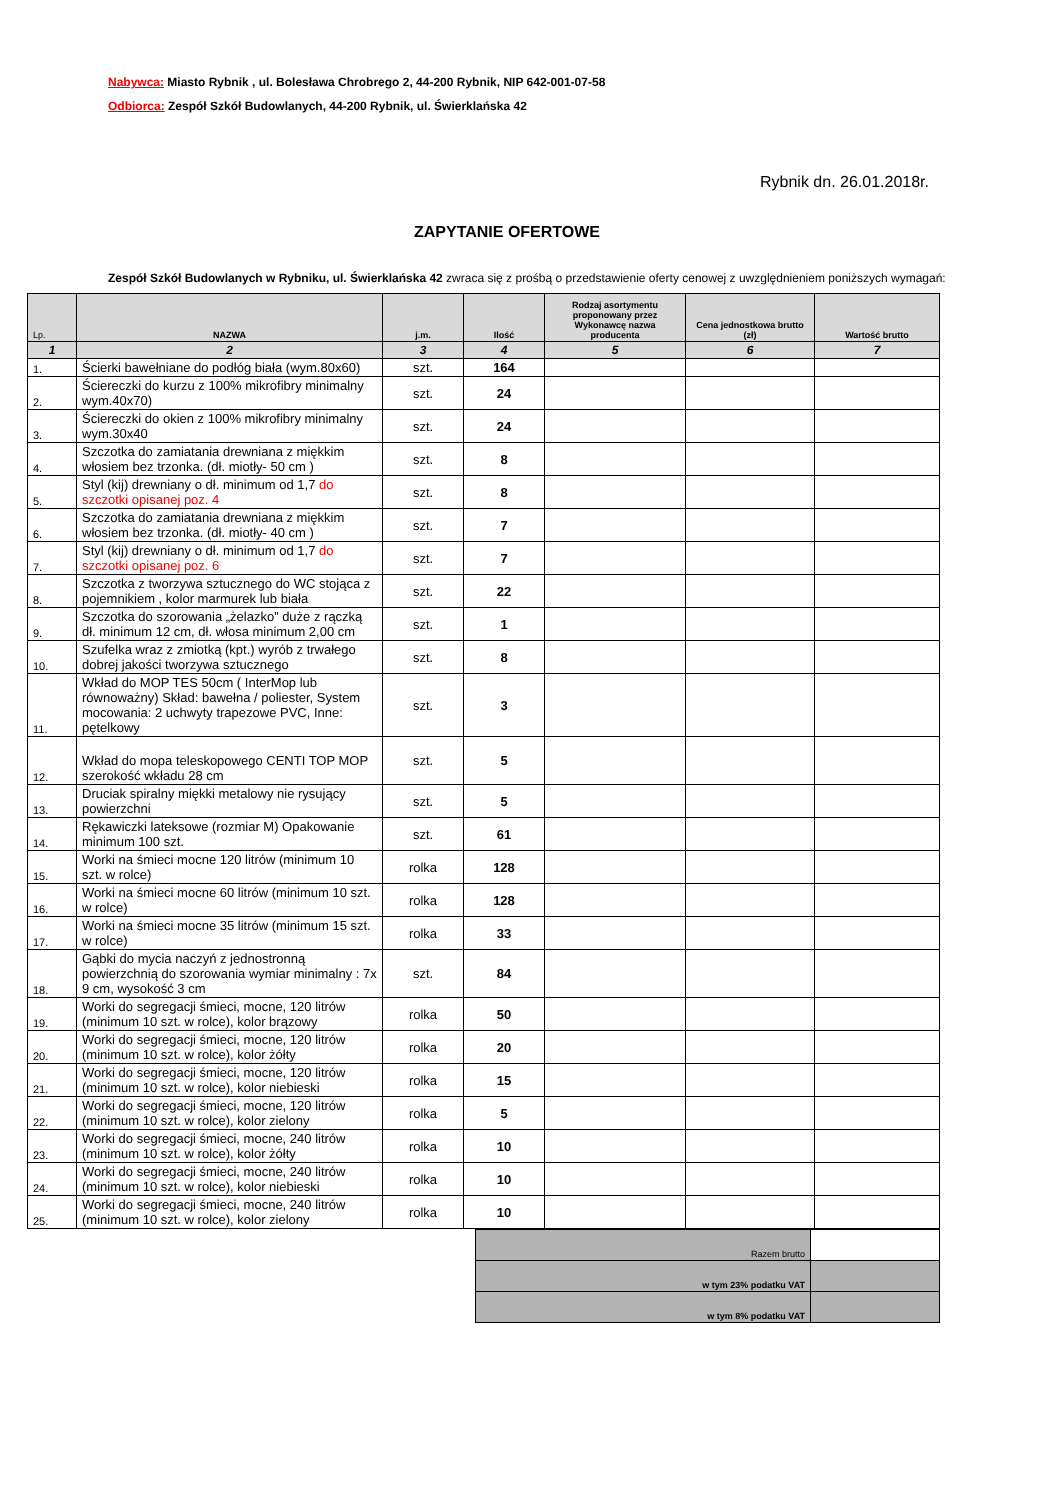Nabywca: Miasto Rybnik , ul. Bolesława Chrobrego 2, 44-200 Rybnik, NIP 642-001-07-58
Odbiorca: Zespół Szkół Budowlanych, 44-200 Rybnik, ul. Świerklańska 42
Rybnik dn. 26.01.2018r.
ZAPYTANIE OFERTOWE
Zespół Szkół Budowlanych w Rybniku, ul. Świerklańska 42 zwraca się z prośbą o przedstawienie oferty cenowej z uwzględnieniem poniższych wymagań:
| Lp. | NAZWA | j.m. | Ilość | Rodzaj asortymentu proponowany przez Wykonawcę nazwa producenta | Cena jednostkowa brutto (zł) | Wartość brutto |
| --- | --- | --- | --- | --- | --- | --- |
| 1 | 2 | 3 | 4 | 5 | 6 | 7 |
| 1. | Ścierki bawełniane do podłóg biała (wym.80x60) | szt. | 164 | | | |
| 2. | Ściereczki do kurzu z 100% mikrofibry minimalny wym.40x70) | szt. | 24 | | | |
| 3. | Ściereczki do okien z 100% mikrofibry minimalny wym.30x40 | szt. | 24 | | | |
| 4. | Szczotka do zamiatania drewniana z miękkim włosiem bez trzonka. (dł. miotły- 50 cm ) | szt. | 8 | | | |
| 5. | Styl (kij) drewniany o dł. minimum od 1,7 do szczotki opisanej poz. 4 | szt. | 8 | | | |
| 6. | Szczotka do zamiatania drewniana z miękkim włosiem bez trzonka. (dł. miotły- 40 cm ) | szt. | 7 | | | |
| 7. | Styl (kij) drewniany o dł. minimum od 1,7 do szczotki opisanej poz. 6 | szt. | 7 | | | |
| 8. | Szczotka z tworzywa sztucznego do WC stojąca z pojemnikiem , kolor marmurek lub biała | szt. | 22 | | | |
| 9. | Szczotka do szorowania „żelazko” duże z rączką dł. minimum 12 cm, dł. włosa minimum 2,00 cm | szt. | 1 | | | |
| 10. | Szufelka wraz z zmiotką (kpt.) wyrób z trwałego dobrej jakości tworzywa sztucznego | szt. | 8 | | | |
| 11. | Wkład do MOP TES 50cm ( InterMop lub równoważny) Skład: bawełna / poliester, System mocowania: 2 uchwyty trapezowe PVC, Inne: pętelkowy | szt. | 3 | | | |
| 12. | Wkład do mopa teleskopowego CENTI TOP MOP szerokość wkładu 28 cm | szt. | 5 | | | |
| 13. | Druciak spiralny miękki metalowy nie rysujący powierzchni | szt. | 5 | | | |
| 14. | Rękawiczki lateksowe (rozmiar M) Opakowanie minimum 100 szt. | szt. | 61 | | | |
| 15. | Worki na śmieci mocne 120 litrów (minimum 10 szt. w rolce) | rolka | 128 | | | |
| 16. | Worki na śmieci mocne 60 litrów (minimum 10 szt. w rolce) | rolka | 128 | | | |
| 17. | Worki na śmieci mocne 35 litrów (minimum 15 szt. w rolce) | rolka | 33 | | | |
| 18. | Gąbki do mycia naczyń z jednostronną powierzchnią do szorowania wymiar minimalny : 7x 9 cm, wysokość 3 cm | szt. | 84 | | | |
| 19. | Worki do segregacji śmieci, mocne, 120 litrów (minimum 10 szt. w rolce), kolor brązowy | rolka | 50 | | | |
| 20. | Worki do segregacji śmieci, mocne, 120 litrów (minimum 10 szt. w rolce), kolor żółty | rolka | 20 | | | |
| 21. | Worki do segregacji śmieci, mocne, 120 litrów (minimum 10 szt. w rolce), kolor niebieski | rolka | 15 | | | |
| 22. | Worki do segregacji śmieci, mocne, 120 litrów (minimum 10 szt. w rolce), kolor zielony | rolka | 5 | | | |
| 23. | Worki do segregacji śmieci, mocne, 240 litrów (minimum 10 szt. w rolce), kolor żółty | rolka | 10 | | | |
| 24. | Worki do segregacji śmieci, mocne, 240 litrów (minimum 10 szt. w rolce), kolor niebieski | rolka | 10 | | | |
| 25. | Worki do segregacji śmieci, mocne, 240 litrów (minimum 10 szt. w rolce), kolor zielony | rolka | 10 | | | |
| Razem brutto | |
| w tym 23% podatku VAT | |
| w tym 8% podatku VAT | |